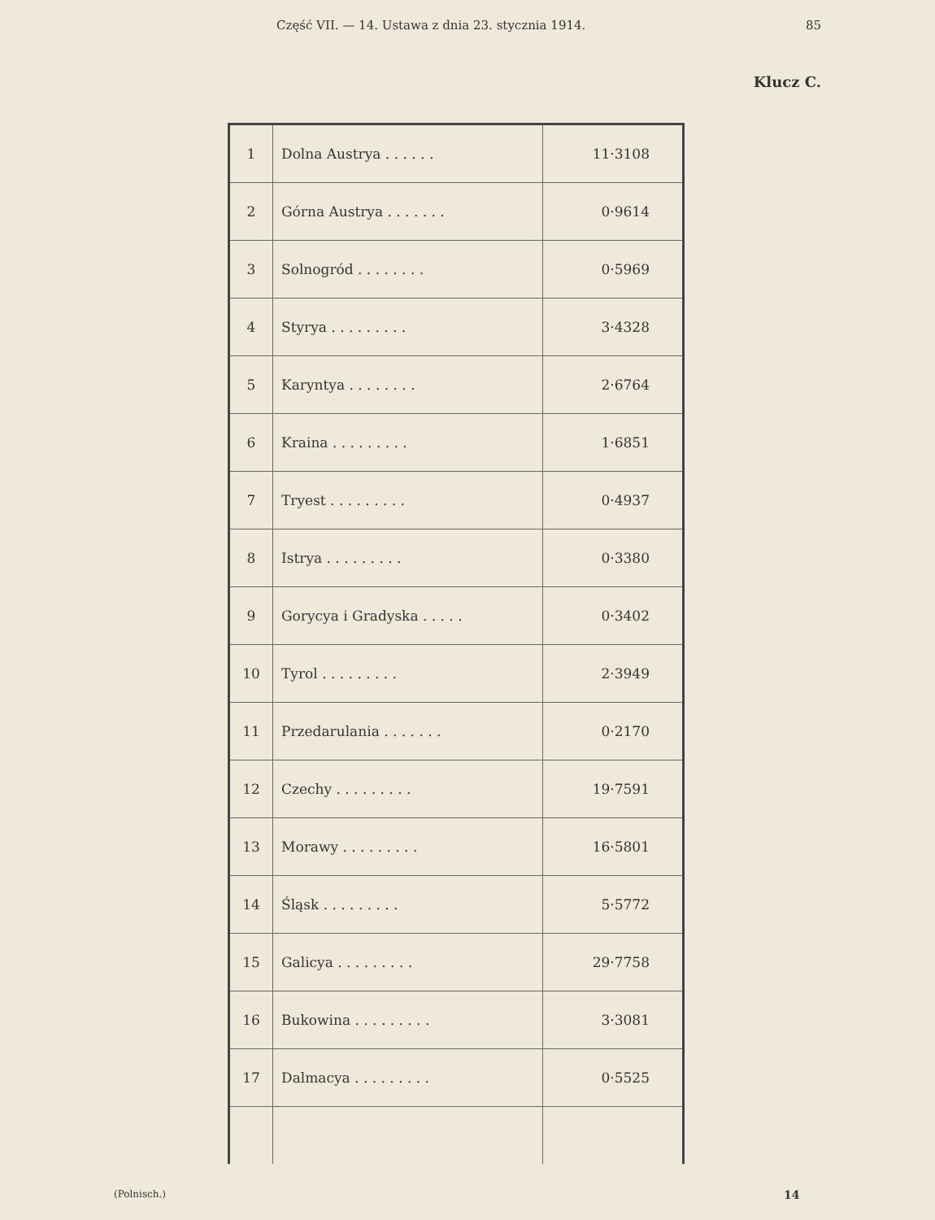Część VII. — 14. Ustawa z dnia 23. stycznia 1914. 85
Klucz C.
| 1 | Dolna Austrya . . . . . . | 11·3108 |
| 2 | Górna Austrya . . . . . . . | 0·9614 |
| 3 | Solnogród . . . . . . . . | 0·5969 |
| 4 | Styrya . . . . . . . . . | 3·4328 |
| 5 | Karyntya . . . . . . . . | 2·6764 |
| 6 | Kraina . . . . . . . . . | 1·6851 |
| 7 | Tryest . . . . . . . . . | 0·4937 |
| 8 | Istrya . . . . . . . . . | 0·3380 |
| 9 | Gorycya i Gradyska . . . . . | 0·3402 |
| 10 | Tyrol . . . . . . . . . | 2·3949 |
| 11 | Przedarulania . . . . . . . | 0·2170 |
| 12 | Czechy . . . . . . . . . | 19·7591 |
| 13 | Morawy . . . . . . . . . | 16·5801 |
| 14 | Śląsk . . . . . . . . . | 5·5772 |
| 15 | Galicya . . . . . . . . . | 29·7758 |
| 16 | Bukowina . . . . . . . . . | 3·3081 |
| 17 | Dalmacya . . . . . . . . . | 0·5525 |
(Polnisch.) 14